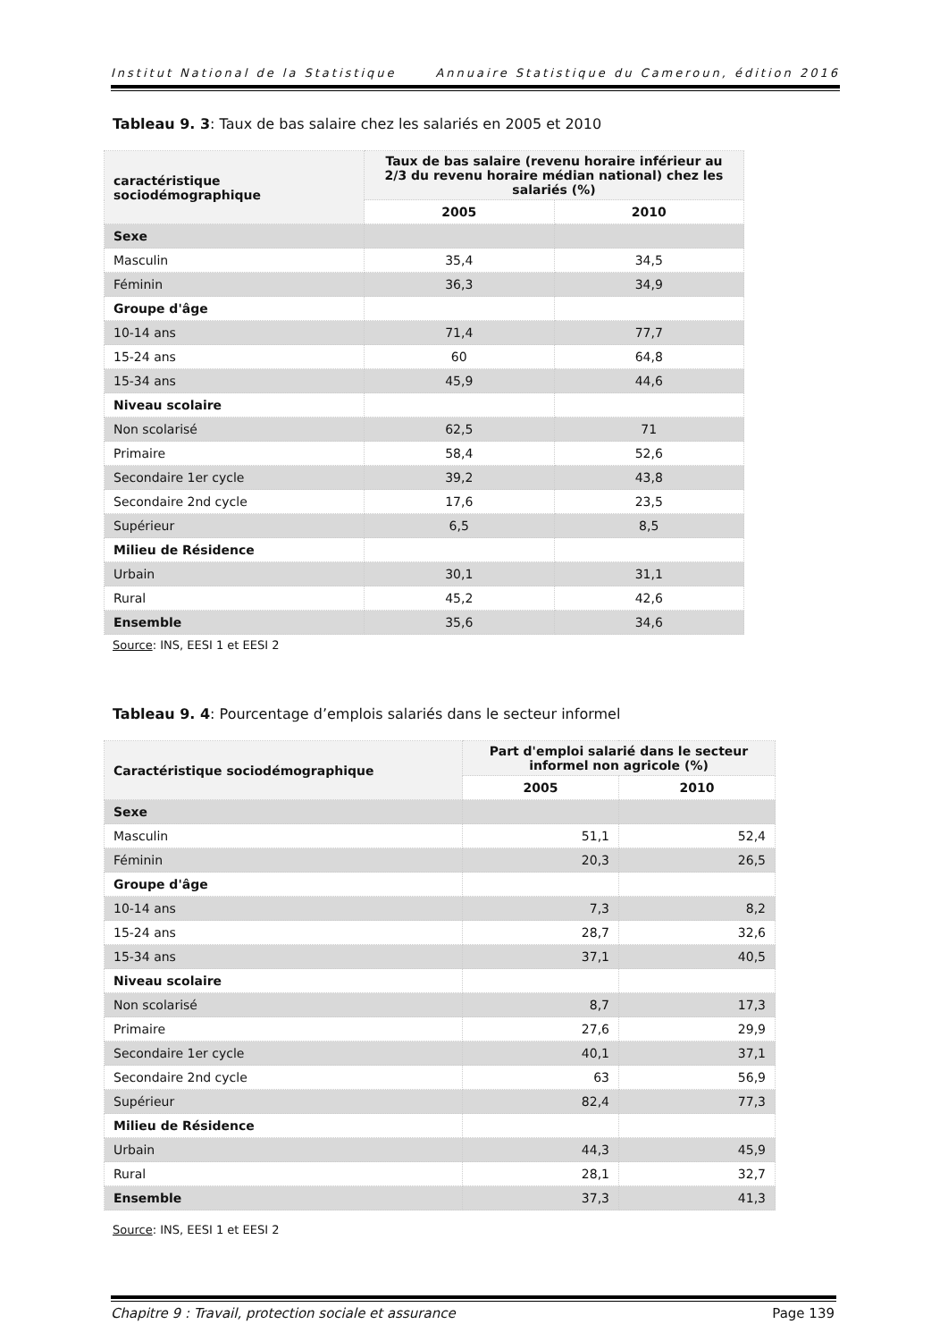Institut National de la Statistique Annuaire Statistique du Cameroun, édition 2016
Tableau 9. 3: Taux de bas salaire chez les salariés en 2005 et 2010
| caractéristique sociodémographique | Taux de bas salaire (revenu horaire inférieur au 2/3 du revenu horaire médian national) chez les salariés (%) | |
| --- | --- | --- |
| | 2005 | 2010 |
| Sexe | | |
| Masculin | 35,4 | 34,5 |
| Féminin | 36,3 | 34,9 |
| Groupe d'âge | | |
| 10-14 ans | 71,4 | 77,7 |
| 15-24 ans | 60 | 64,8 |
| 15-34 ans | 45,9 | 44,6 |
| Niveau scolaire | | |
| Non scolarisé | 62,5 | 71 |
| Primaire | 58,4 | 52,6 |
| Secondaire 1er cycle | 39,2 | 43,8 |
| Secondaire 2nd cycle | 17,6 | 23,5 |
| Supérieur | 6,5 | 8,5 |
| Milieu de Résidence | | |
| Urbain | 30,1 | 31,1 |
| Rural | 45,2 | 42,6 |
| Ensemble | 35,6 | 34,6 |
Source: INS, EESI 1 et EESI 2
Tableau 9. 4: Pourcentage d’emplois salariés dans le secteur informel
| Caractéristique sociodémographique | Part d'emploi salarié dans le secteur informel non agricole (%) | |
| --- | --- | --- |
| | 2005 | 2010 |
| Sexe | | |
| Masculin | 51,1 | 52,4 |
| Féminin | 20,3 | 26,5 |
| Groupe d'âge | | |
| 10-14 ans | 7,3 | 8,2 |
| 15-24 ans | 28,7 | 32,6 |
| 15-34 ans | 37,1 | 40,5 |
| Niveau scolaire | | |
| Non scolarisé | 8,7 | 17,3 |
| Primaire | 27,6 | 29,9 |
| Secondaire 1er cycle | 40,1 | 37,1 |
| Secondaire 2nd cycle | 63 | 56,9 |
| Supérieur | 82,4 | 77,3 |
| Milieu de Résidence | | |
| Urbain | 44,3 | 45,9 |
| Rural | 28,1 | 32,7 |
| Ensemble | 37,3 | 41,3 |
Source: INS, EESI 1 et EESI 2
Chapitre 9 : Travail, protection sociale et assurance Page 139